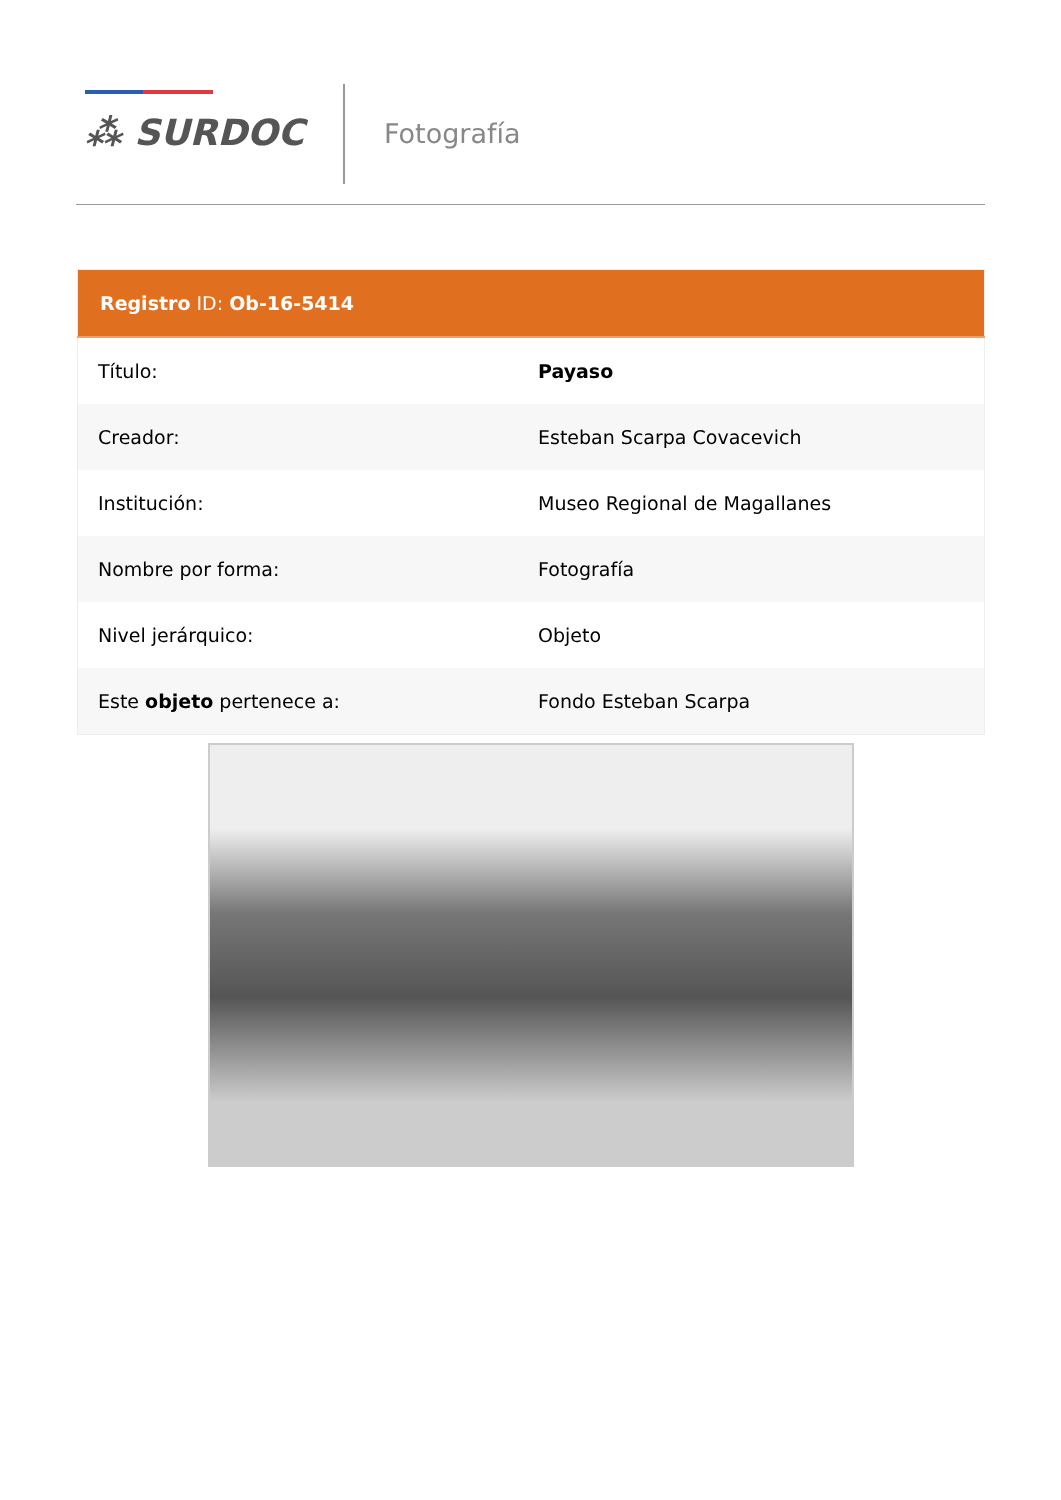⁂ SURDOC Fotografía
| Registro ID: Ob-16-5414 | |
| --- | --- |
| Título: | Payaso |
| Creador: | Esteban Scarpa Covacevich |
| Institución: | Museo Regional de Magallanes |
| Nombre por forma: | Fotografía |
| Nivel jerárquico: | Objeto |
| Este objeto pertenece a: | Fondo Esteban Scarpa |